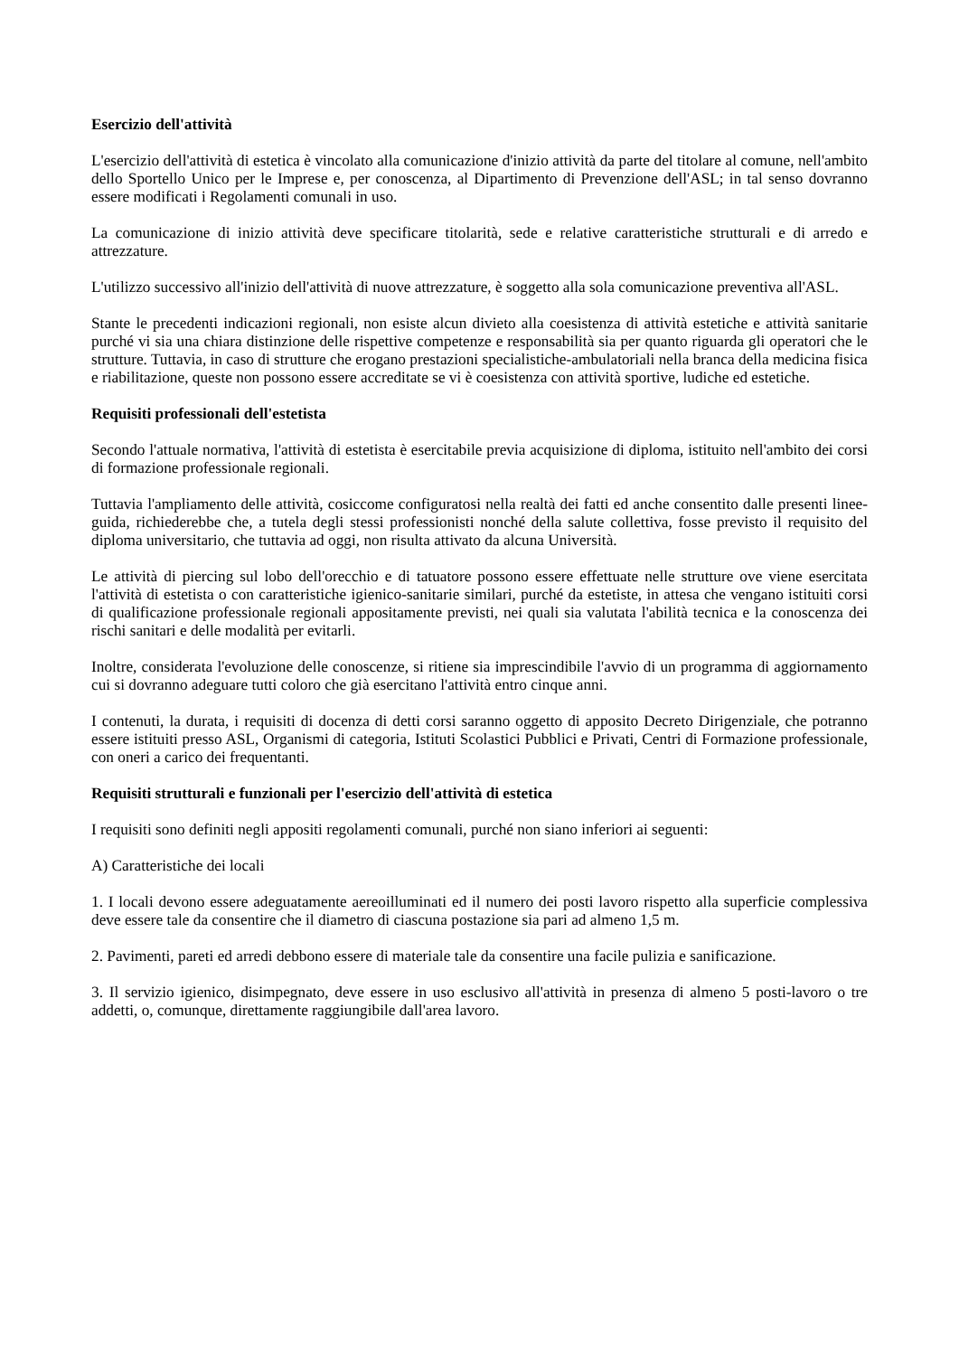Esercizio dell'attività
L'esercizio dell'attività di estetica è vincolato alla comunicazione d'inizio attività da parte del titolare al comune, nell'ambito dello Sportello Unico per le Imprese e, per conoscenza, al Dipartimento di Prevenzione dell'ASL; in tal senso dovranno essere modificati i Regolamenti comunali in uso.
La comunicazione di inizio attività deve specificare titolarità, sede e relative caratteristiche strutturali e di arredo e attrezzature.
L'utilizzo successivo all'inizio dell'attività di nuove attrezzature, è soggetto alla sola comunicazione preventiva all'ASL.
Stante le precedenti indicazioni regionali, non esiste alcun divieto alla coesistenza di attività estetiche e attività sanitarie purché vi sia una chiara distinzione delle rispettive competenze e responsabilità sia per quanto riguarda gli operatori che le strutture. Tuttavia, in caso di strutture che erogano prestazioni specialistiche-ambulatoriali nella branca della medicina fisica e riabilitazione, queste non possono essere accreditate se vi è coesistenza con attività sportive, ludiche ed estetiche.
Requisiti professionali dell'estetista
Secondo l'attuale normativa, l'attività di estetista è esercitabile previa acquisizione di diploma, istituito nell'ambito dei corsi di formazione professionale regionali.
Tuttavia l'ampliamento delle attività, cosiccome configuratosi nella realtà dei fatti ed anche consentito dalle presenti linee-guida, richiederebbe che, a tutela degli stessi professionisti nonché della salute collettiva, fosse previsto il requisito del diploma universitario, che tuttavia ad oggi, non risulta attivato da alcuna Università.
Le attività di piercing sul lobo dell'orecchio e di tatuatore possono essere effettuate nelle strutture ove viene esercitata l'attività di estetista o con caratteristiche igienico-sanitarie similari, purché da estetiste, in attesa che vengano istituiti corsi di qualificazione professionale regionali appositamente previsti, nei quali sia valutata l'abilità tecnica e la conoscenza dei rischi sanitari e delle modalità per evitarli.
Inoltre, considerata l'evoluzione delle conoscenze, si ritiene sia imprescindibile l'avvio di un programma di aggiornamento cui si dovranno adeguare tutti coloro che già esercitano l'attività entro cinque anni.
I contenuti, la durata, i requisiti di docenza di detti corsi saranno oggetto di apposito Decreto Dirigenziale, che potranno essere istituiti presso ASL, Organismi di categoria, Istituti Scolastici Pubblici e Privati, Centri di Formazione professionale, con oneri a carico dei frequentanti.
Requisiti strutturali e funzionali per l'esercizio dell'attività di estetica
I requisiti sono definiti negli appositi regolamenti comunali, purché non siano inferiori ai seguenti:
A) Caratteristiche dei locali
1. I locali devono essere adeguatamente aereoilluminati ed il numero dei posti lavoro rispetto alla superficie complessiva deve essere tale da consentire che il diametro di ciascuna postazione sia pari ad almeno 1,5 m.
2. Pavimenti, pareti ed arredi debbono essere di materiale tale da consentire una facile pulizia e sanificazione.
3. Il servizio igienico, disimpegnato, deve essere in uso esclusivo all'attività in presenza di almeno 5 posti-lavoro o tre addetti, o, comunque, direttamente raggiungibile dall'area lavoro.